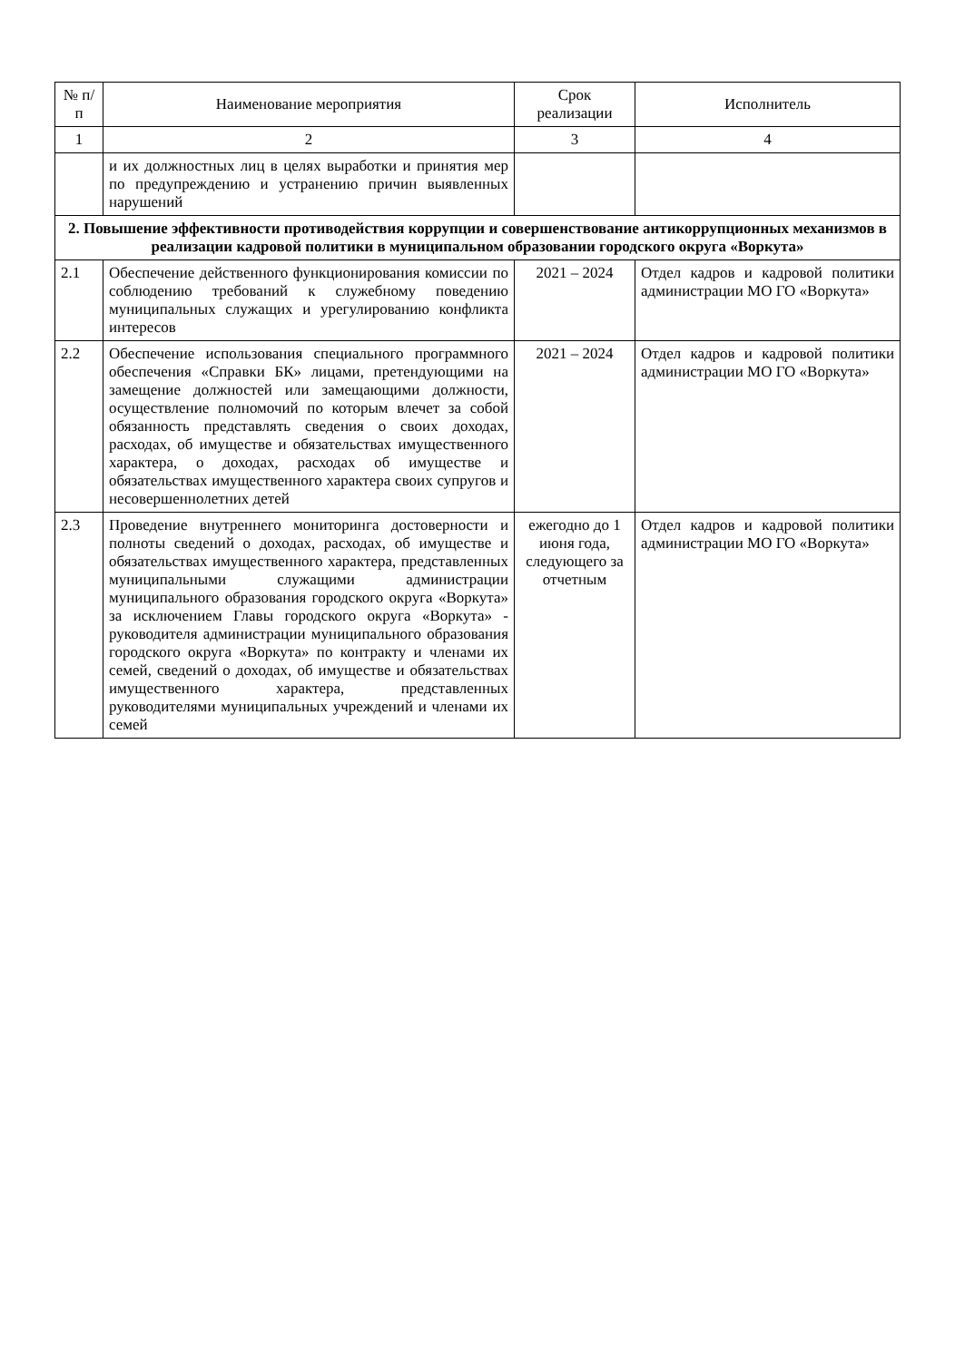| № п/п | Наименование мероприятия | Срок реализации | Исполнитель |
| --- | --- | --- | --- |
| 1 | 2 | 3 | 4 |
| | и их должностных лиц в целях выработки и принятия мер по предупреждению и устранению причин выявленных нарушений | | |
| 2. Повышение эффективности противодействия коррупции и совершенствование антикоррупционных механизмов в реализации кадровой политики в муниципальном образовании городского округа «Воркута» | | | |
| 2.1 | Обеспечение действенного функционирования комиссии по соблюдению требований к служебному поведению муниципальных служащих и урегулированию конфликта интересов | 2021 – 2024 | Отдел кадров и кадровой политики администрации МО ГО «Воркута» |
| 2.2 | Обеспечение использования специального программного обеспечения «Справки БК» лицами, претендующими на замещение должностей или замещающими должности, осуществление полномочий по которым влечет за собой обязанность представлять сведения о своих доходах, расходах, об имуществе и обязательствах имущественного характера, о доходах, расходах об имуществе и обязательствах имущественного характера своих супругов и несовершеннолетних детей | 2021 – 2024 | Отдел кадров и кадровой политики администрации МО ГО «Воркута» |
| 2.3 | Проведение внутреннего мониторинга достоверности и полноты сведений о доходах, расходах, об имуществе и обязательствах имущественного характера, представленных муниципальными служащими администрации муниципального образования городского округа «Воркута» за исключением Главы городского округа «Воркута» - руководителя администрации муниципального образования городского округа «Воркута» по контракту и членами их семей, сведений о доходах, об имуществе и обязательствах имущественного характера, представленных руководителями муниципальных учреждений и членами их семей | ежегодно до 1 июня года, следующего за отчетным | Отдел кадров и кадровой политики администрации МО ГО «Воркута» |